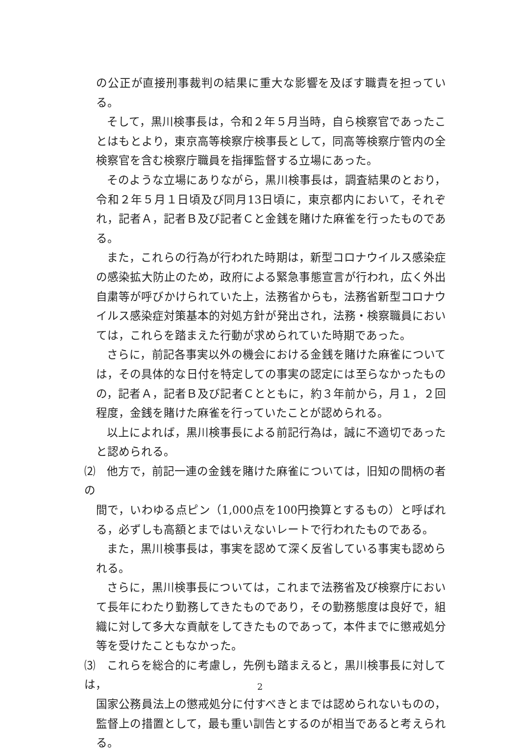の公正が直接刑事裁判の結果に重大な影響を及ぼす職責を担っている。
そして，黒川検事長は，令和２年５月当時，自ら検察官であったことはもとより，東京高等検察庁検事長として，同高等検察庁管内の全検察官を含む検察庁職員を指揮監督する立場にあった。
そのような立場にありながら，黒川検事長は，調査結果のとおり，令和２年５月１日頃及び同月13日頃に，東京都内において，それぞれ，記者Ａ，記者Ｂ及び記者Ｃと金銭を賭けた麻雀を行ったものである。
また，これらの行為が行われた時期は，新型コロナウイルス感染症の感染拡大防止のため，政府による緊急事態宣言が行われ，広く外出自粛等が呼びかけられていた上，法務省からも，法務省新型コロナウイルス感染症対策基本的対処方針が発出され，法務・検察職員においては，これらを踏まえた行動が求められていた時期であった。
さらに，前記各事実以外の機会における金銭を賭けた麻雀については，その具体的な日付を特定しての事実の認定には至らなかったものの，記者Ａ，記者Ｂ及び記者Ｃとともに，約３年前から，月１，２回程度，金銭を賭けた麻雀を行っていたことが認められる。
以上によれば，黒川検事長による前記行為は，誠に不適切であったと認められる。
⑵　他方で，前記一連の金銭を賭けた麻雀については，旧知の間柄の者の
間で，いわゆる点ピン（1,000点を100円換算とするもの）と呼ばれる，必ずしも高額とまではいえないレートで行われたものである。
また，黒川検事長は，事実を認めて深く反省している事実も認められる。
さらに，黒川検事長については，これまで法務省及び検察庁において長年にわたり勤務してきたものであり，その勤務態度は良好で，組織に対して多大な貢献をしてきたものであって，本件までに懲戒処分等を受けたこともなかった。
⑶　これらを総合的に考慮し，先例も踏まえると，黒川検事長に対しては，
国家公務員法上の懲戒処分に付すべきとまでは認められないものの，監督上の措置として，最も重い訓告とするのが相当であると考えられる。
2